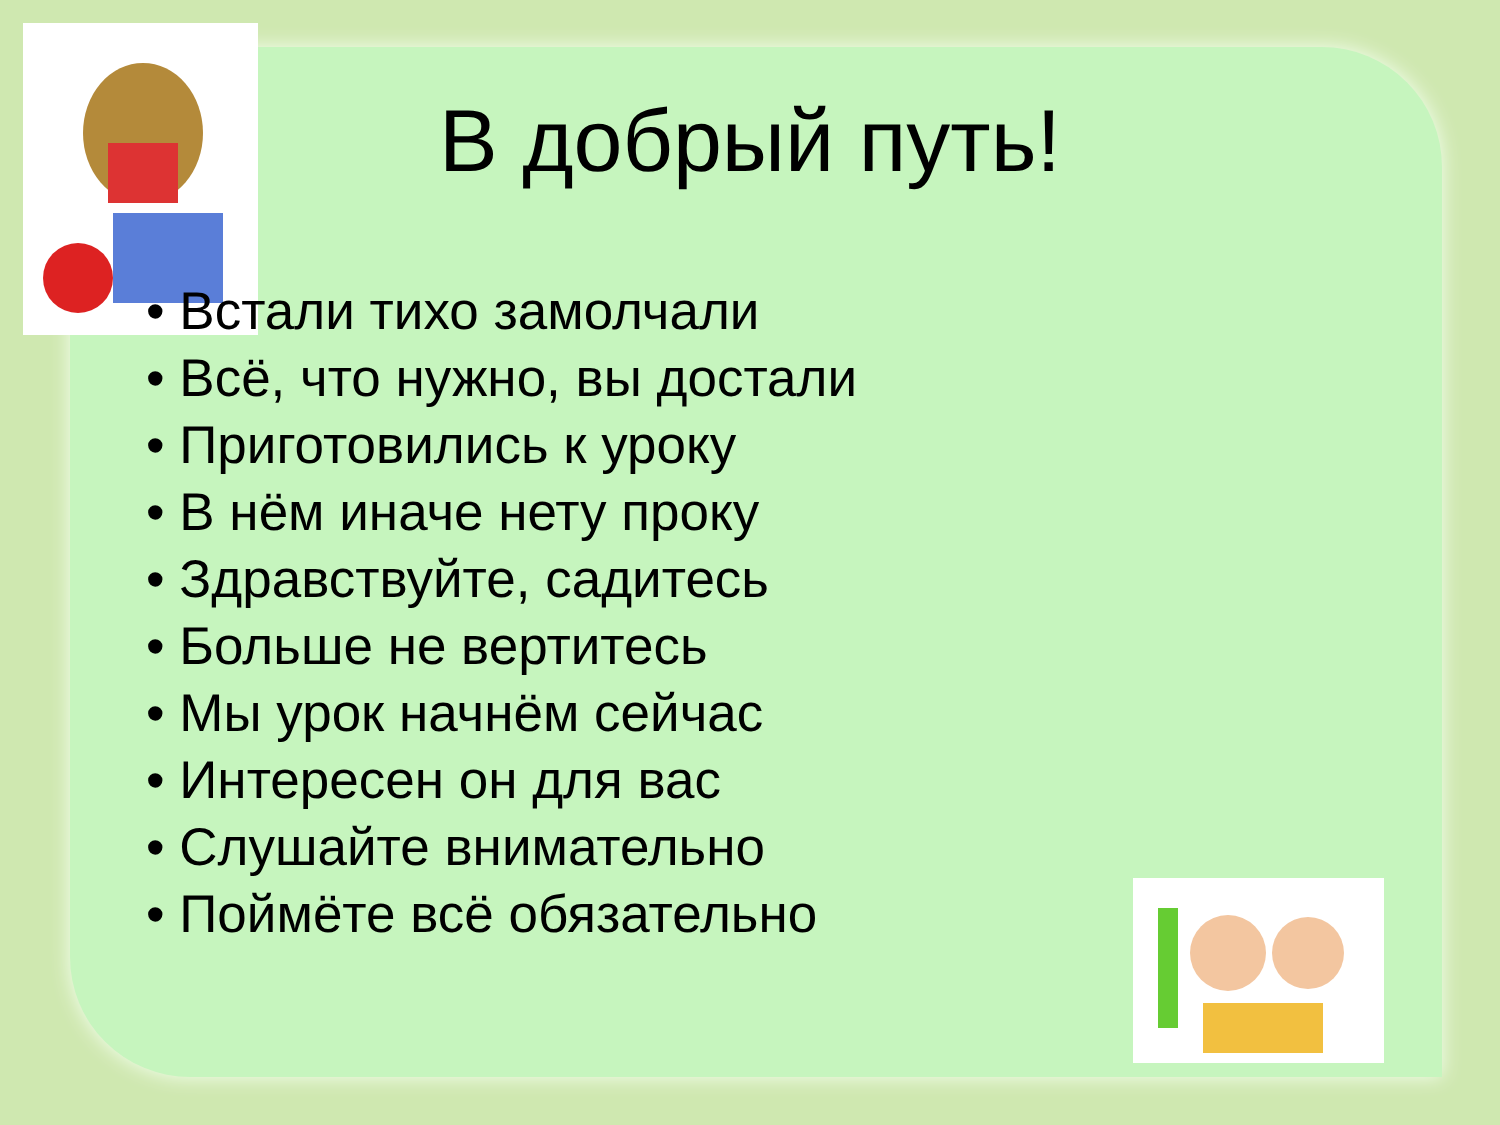В добрый путь!
• Встали тихо замолчали
• Всё, что нужно, вы достали
• Приготовились к уроку
• В нём иначе нету проку
• Здравствуйте, садитесь
• Больше не вертитесь
• Мы урок начнём сейчас
• Интересен он для вас
• Слушайте внимательно
• Поймёте всё обязательно